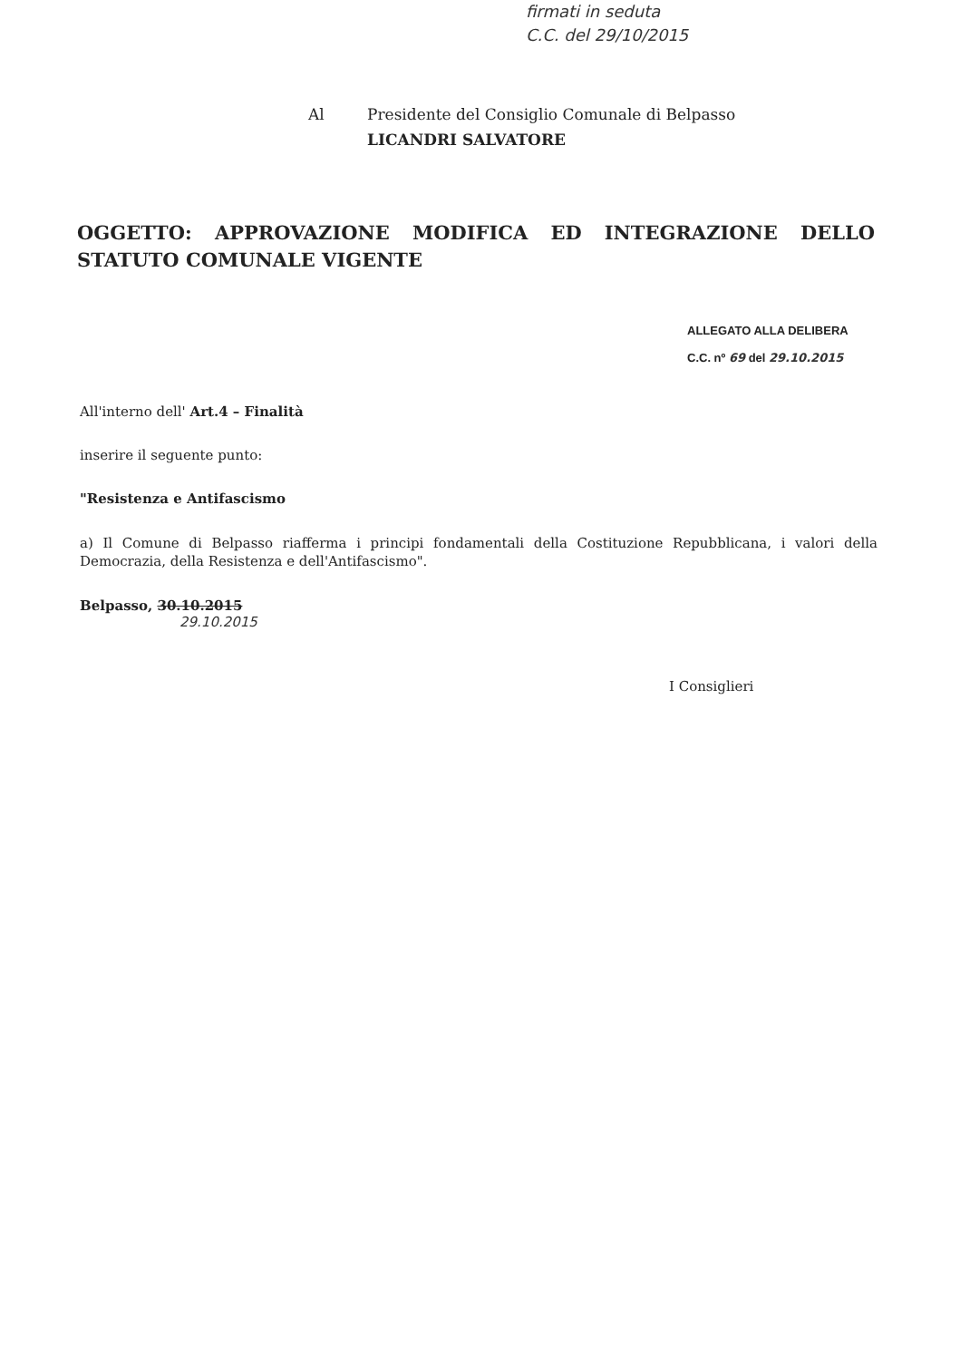firmati in seduta
C.C. del 29/10/2015
Al Presidente del Consiglio Comunale di Belpasso
LICANDRI SALVATORE
OGGETTO: APPROVAZIONE MODIFICA ED INTEGRAZIONE DELLO STATUTO COMUNALE VIGENTE
ALLEGATO ALLA DELIBERA
C.C. nº 69 del 29.10.2015
All'interno dell' Art.4 – Finalità
inserire il seguente punto:
"Resistenza e Antifascismo
a) Il Comune di Belpasso riafferma i principi fondamentali della Costituzione Repubblicana, i valori della Democrazia, della Resistenza e dell'Antifascismo".
Belpasso, 30.10.2015
29.10.2015
I Consiglieri